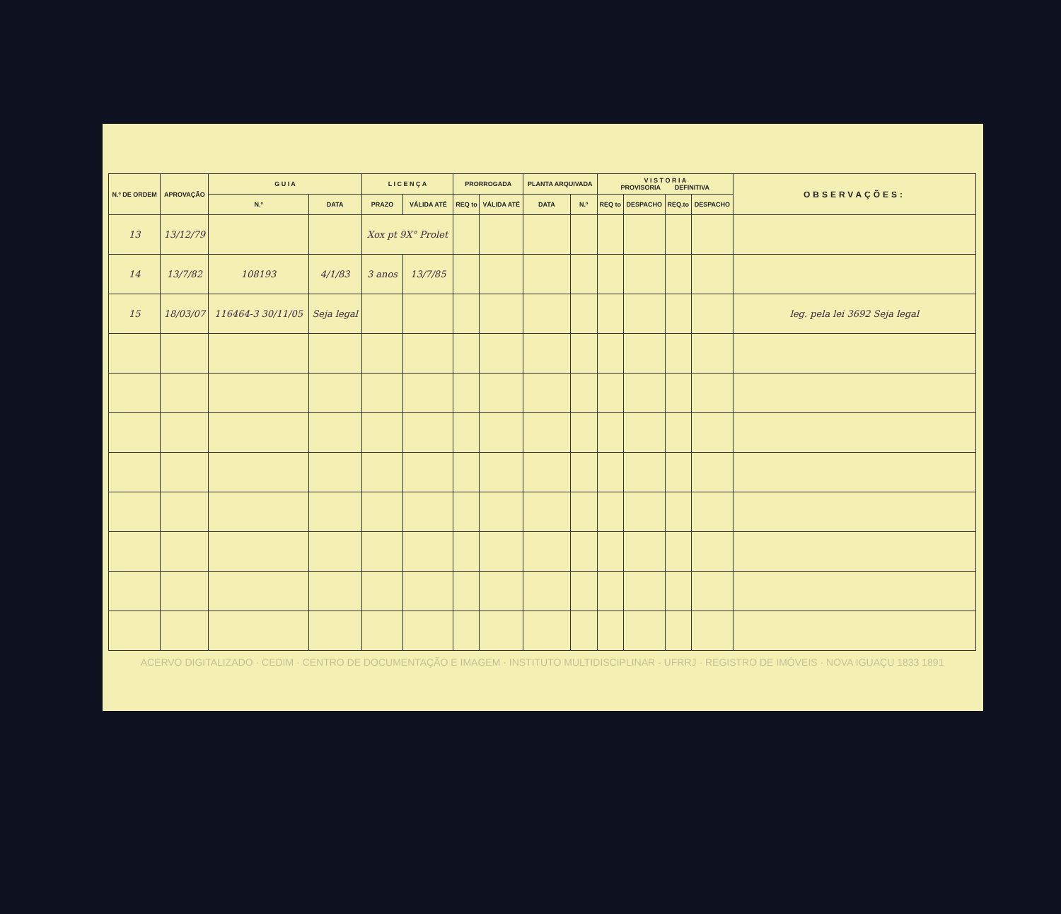| N.º DE ORDEM | APROVAÇÃO | G U I A | | L I C E N Ç A | | PRORROGADA | | PLANTA ARQUIVADA | | V I S T O R I A PROVISORIA DEFINITIVA | | | | OBSERVAÇÕES: |
| --- | --- | --- | --- | --- | --- | --- | --- | --- | --- | --- | --- | --- | --- | --- |
| | | N.º | DATA | PRAZO | VÁLIDA ATÉ | REQ to | VÁLIDA ATÉ | DATA | N.º | REQ to | DESPACHO | REQ.to | DESPACHO | |
| 13 | 13/12/79 | | | Xox pt 9X° Prolet | | | | | | | | | | |
| 14 | 13/7/82 | 108193 | 4/1/83 | 3 anos | 13/7/85 | | | | | | | | | |
| 15 | 18/03/07 | 116464-3 30/11/05 | Seja legal | | | | | | | | | | | leg. pela lei 3692 Seja legal |
ACERVO DIGITALIZADO · CEDIM · CENTRO DE DOCUMENTAÇÃO E IMAGEM · INSTITUTO MULTIDISCIPLINAR - UFRRJ · REGISTRO DE IMÓVEIS · NOVA IGUAÇU 1833 1891